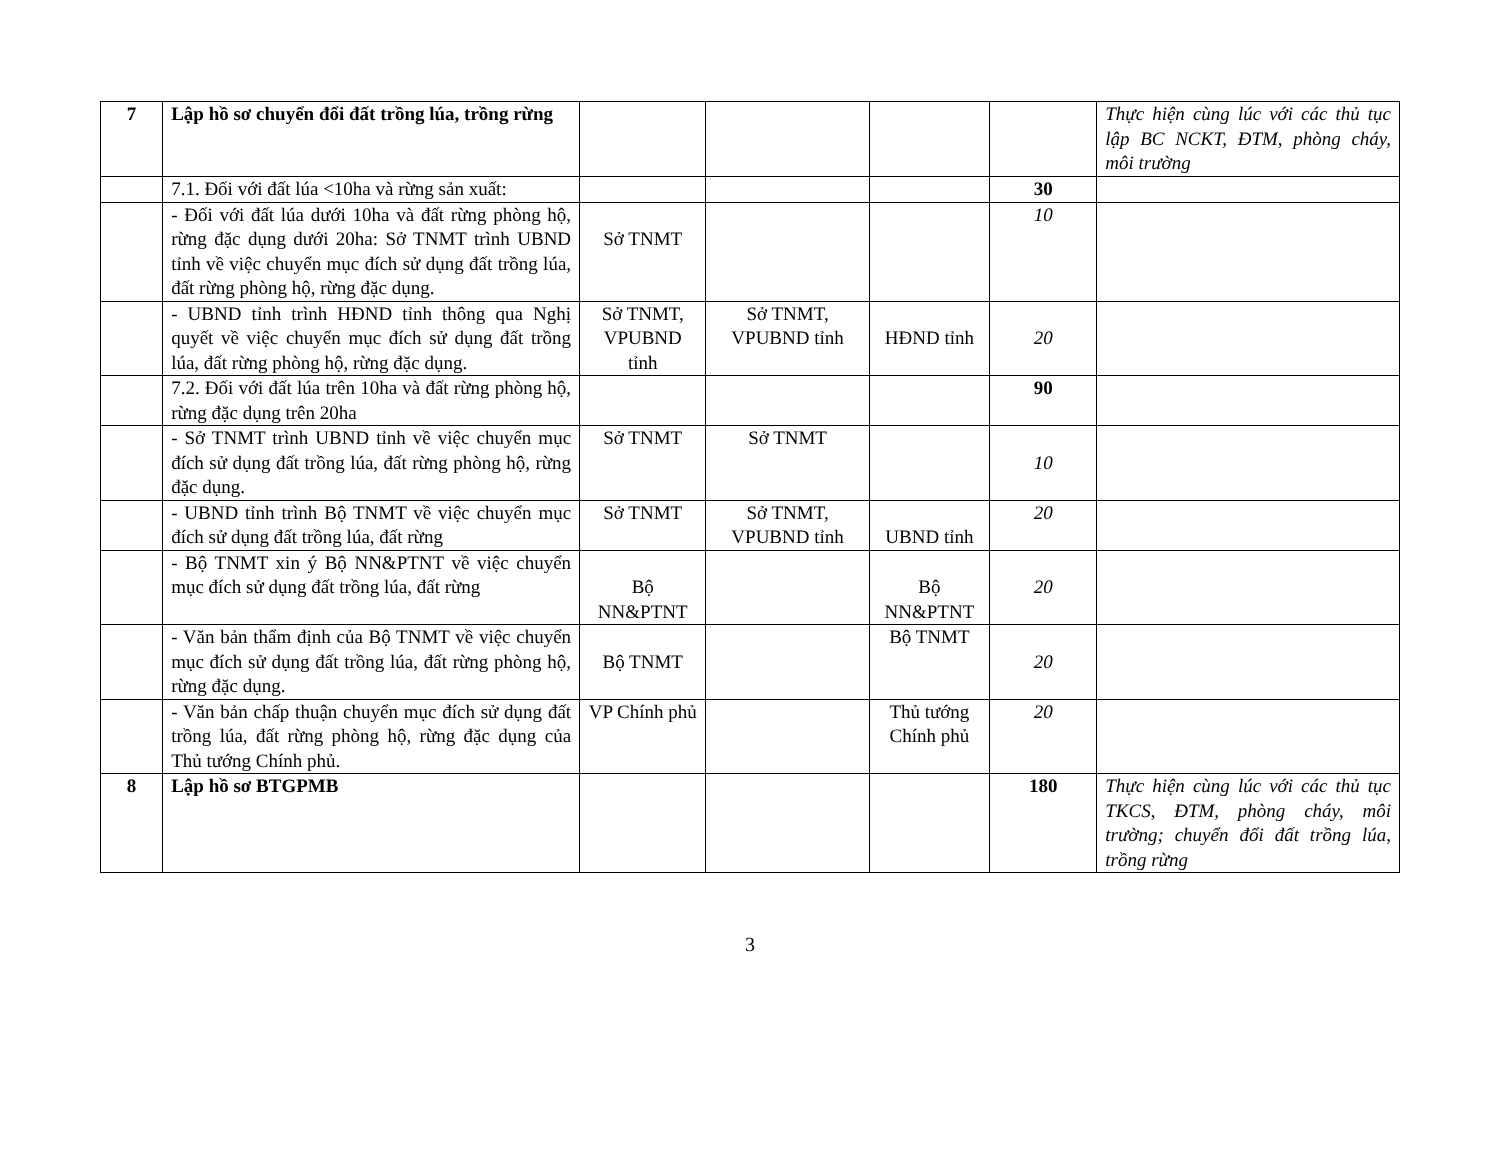| 7 | Lập hồ sơ chuyển đổi đất trồng lúa, trồng rừng | | | | | Thực hiện cùng lúc với các thủ tục lập BC NCKT, ĐTM, phòng cháy, môi trường |
| | 7.1. Đối với đất lúa <10ha và rừng sản xuất: | | | | 30 | |
| | - Đối với đất lúa dưới 10ha và đất rừng phòng hộ, rừng đặc dụng dưới 20ha: Sở TNMT trình UBND tỉnh về việc chuyển mục đích sử dụng đất trồng lúa, đất rừng phòng hộ, rừng đặc dụng. | Sở TNMT | | | 10 | |
| | - UBND tỉnh trình HĐND tỉnh thông qua Nghị quyết về việc chuyển mục đích sử dụng đất trồng lúa, đất rừng phòng hộ, rừng đặc dụng. | Sở TNMT, VPUBND tỉnh | Sở TNMT, VPUBND tỉnh | HĐND tỉnh | 20 | |
| | 7.2. Đối với đất lúa trên 10ha và đất rừng phòng hộ, rừng đặc dụng trên 20ha | | | | 90 | |
| | - Sở TNMT trình UBND tỉnh về việc chuyển mục đích sử dụng đất trồng lúa, đất rừng phòng hộ, rừng đặc dụng. | Sở TNMT | Sở TNMT | | 10 | |
| | - UBND tỉnh trình Bộ TNMT về việc chuyển mục đích sử dụng đất trồng lúa, đất rừng | Sở TNMT | Sở TNMT, VPUBND tỉnh | UBND tỉnh | 20 | |
| | - Bộ TNMT xin ý Bộ NN&PTNT về việc chuyển mục đích sử dụng đất trồng lúa, đất rừng | Bộ NN&PTNT | | Bộ NN&PTNT | 20 | |
| | - Văn bản thẩm định của Bộ TNMT về việc chuyển mục đích sử dụng đất trồng lúa, đất rừng phòng hộ, rừng đặc dụng. | Bộ TNMT | | Bộ TNMT | 20 | |
| | - Văn bản chấp thuận chuyển mục đích sử dụng đất trồng lúa, đất rừng phòng hộ, rừng đặc dụng của Thủ tướng Chính phủ. | VP Chính phủ | | Thủ tướng Chính phủ | 20 | |
| 8 | Lập hồ sơ BTGPMB | | | | 180 | Thực hiện cùng lúc với các thủ tục TKCS, ĐTM, phòng cháy, môi trường; chuyển đổi đất trồng lúa, trồng rừng |
3